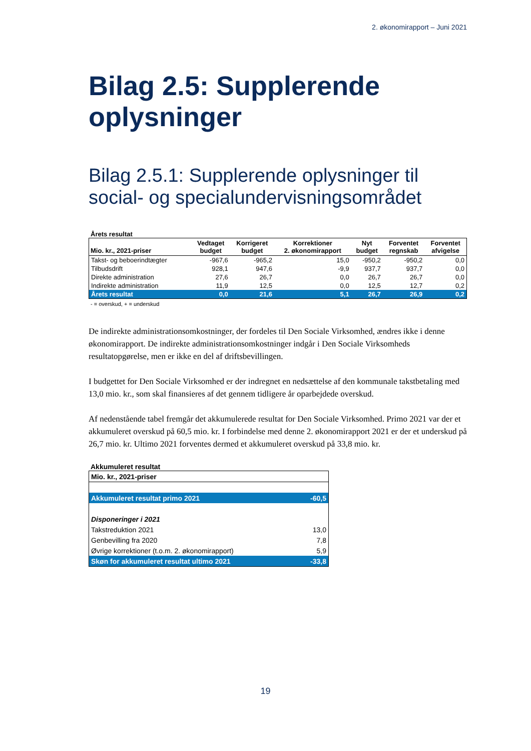2. økonomirapport – Juni 2021
Bilag 2.5: Supplerende oplysninger
Bilag 2.5.1: Supplerende oplysninger til social- og specialundervisningsområdet
Årets resultat
| Mio. kr., 2021-priser | Vedtaget budget | Korrigeret budget | Korrektioner 2. økonomirapport | Nyt budget | Forventet regnskab | Forventet afvigelse |
| --- | --- | --- | --- | --- | --- | --- |
| Takst- og beboerindtægter | -967,6 | -965,2 | 15,0 | -950,2 | -950,2 | 0,0 |
| Tilbudsdrift | 928,1 | 947,6 | -9,9 | 937,7 | 937,7 | 0,0 |
| Direkte administration | 27,6 | 26,7 | 0,0 | 26,7 | 26,7 | 0,0 |
| Indirekte administration | 11,9 | 12,5 | 0,0 | 12,5 | 12,7 | 0,2 |
| Årets resultat | 0,0 | 21,6 | 5,1 | 26,7 | 26,9 | 0,2 |
- = overskud, + = underskud
De indirekte administrationsomkostninger, der fordeles til Den Sociale Virksomhed, ændres ikke i denne økonomirapport. De indirekte administrationsomkostninger indgår i Den Sociale Virksomheds resultatopgørelse, men er ikke en del af driftsbevillingen.
I budgettet for Den Sociale Virksomhed er der indregnet en nedsættelse af den kommunale takstbetaling med 13,0 mio. kr., som skal finansieres af det gennem tidligere år oparbejdede overskud.
Af nedenstående tabel fremgår det akkumulerede resultat for Den Sociale Virksomhed. Primo 2021 var der et akkumuleret overskud på 60,5 mio. kr. I forbindelse med denne 2. økonomirapport 2021 er der et underskud på 26,7 mio. kr. Ultimo 2021 forventes dermed et akkumuleret overskud på 33,8 mio. kr.
Akkumuleret resultat
| Mio. kr., 2021-priser | |
| Akkumuleret resultat primo 2021 | -60,5 |
| Disponeringer i 2021 | |
| Takstreduktion 2021 | 13,0 |
| Genbevilling fra 2020 | 7,8 |
| Øvrige korrektioner (t.o.m. 2. økonomirapport) | 5,9 |
| Skøn for akkumuleret resultat ultimo 2021 | -33,8 |
19